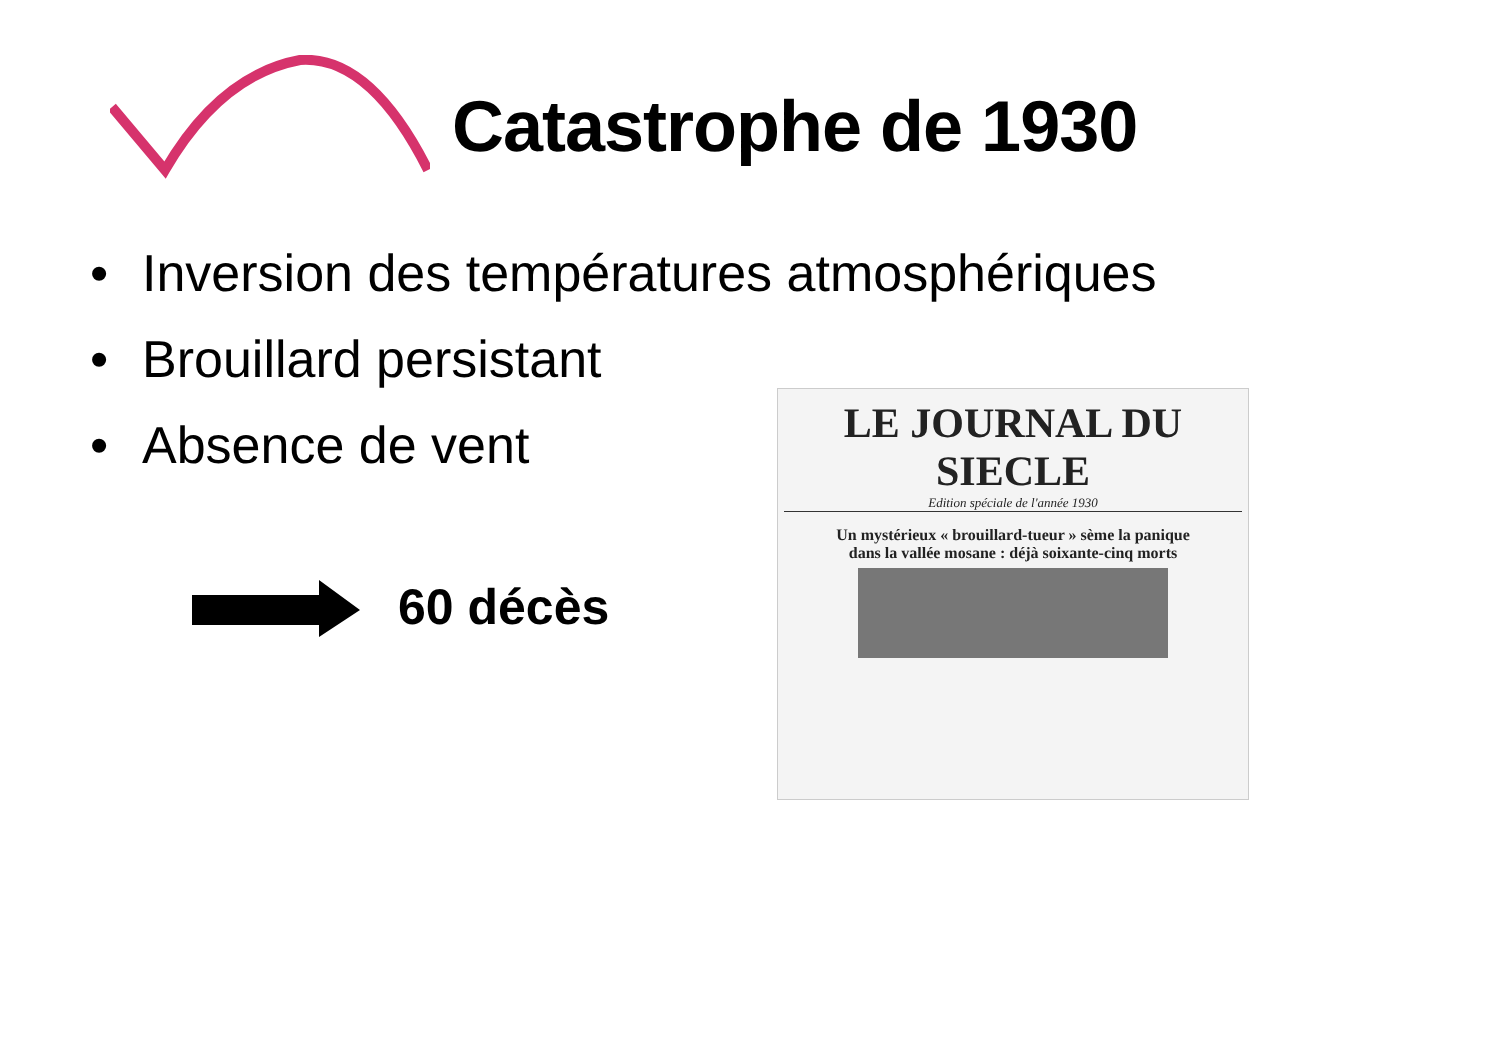Catastrophe de 1930
• Inversion des températures atmosphériques
• Brouillard persistant
• Absence de vent
60 décès
LE JOURNAL DU SIECLE
Edition spéciale de l'année 1930
Un mystérieux « brouillard-tueur » sème la panique
dans la vallée mosane : déjà soixante-cinq morts